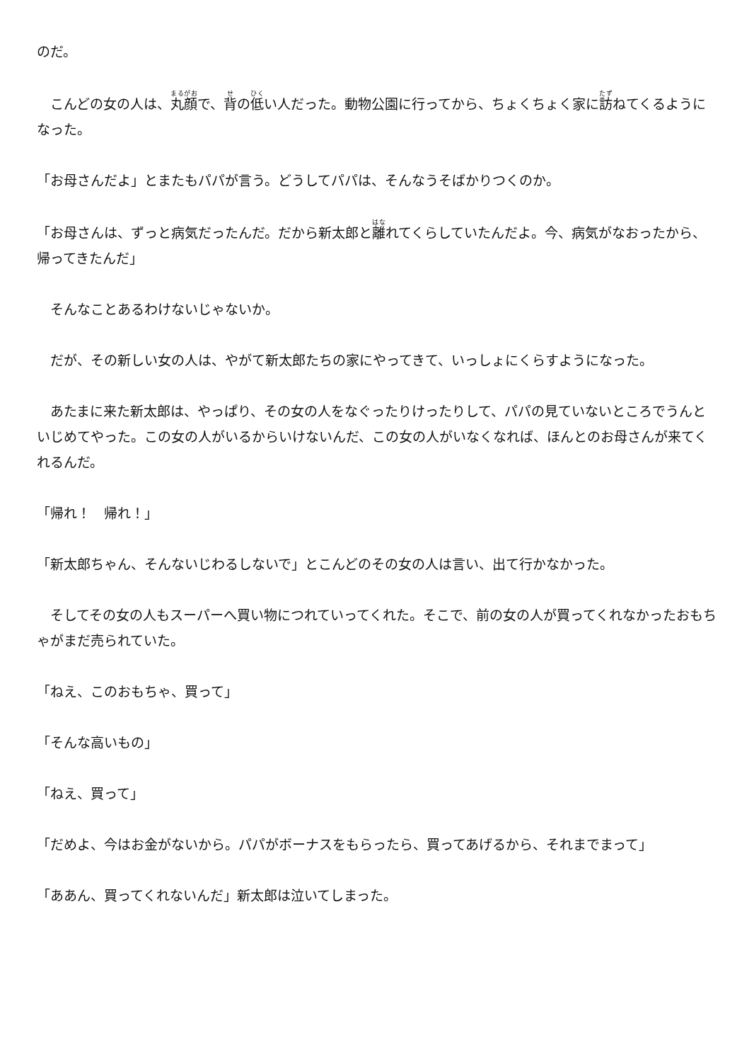のだ。
　こんどの女の人は、丸顔で、背の低い人だった。動物公園に行ってから、ちょくちょく家に訪ねてくるようになった。
「お母さんだよ」とまたもパパが言う。どうしてパパは、そんなうそばかりつくのか。
「お母さんは、ずっと病気だったんだ。だから新太郎と離れてくらしていたんだよ。今、病気がなおったから、帰ってきたんだ」
　そんなことあるわけないじゃないか。
　だが、その新しい女の人は、やがて新太郎たちの家にやってきて、いっしょにくらすようになった。
　あたまに来た新太郎は、やっぱり、その女の人をなぐったりけったりして、パパの見ていないところでうんといじめてやった。この女の人がいるからいけないんだ、この女の人がいなくなれば、ほんとのお母さんが来てくれるんだ。
「帰れ！　帰れ！」
「新太郎ちゃん、そんないじわるしないで」とこんどのその女の人は言い、出て行かなかった。
　そしてその女の人もスーパーへ買い物につれていってくれた。そこで、前の女の人が買ってくれなかったおもちゃがまだ売られていた。
「ねえ、このおもちゃ、買って」
「そんな高いもの」
「ねえ、買って」
「だめよ、今はお金がないから。パパがボーナスをもらったら、買ってあげるから、それまでまって」
「ああん、買ってくれないんだ」新太郎は泣いてしまった。